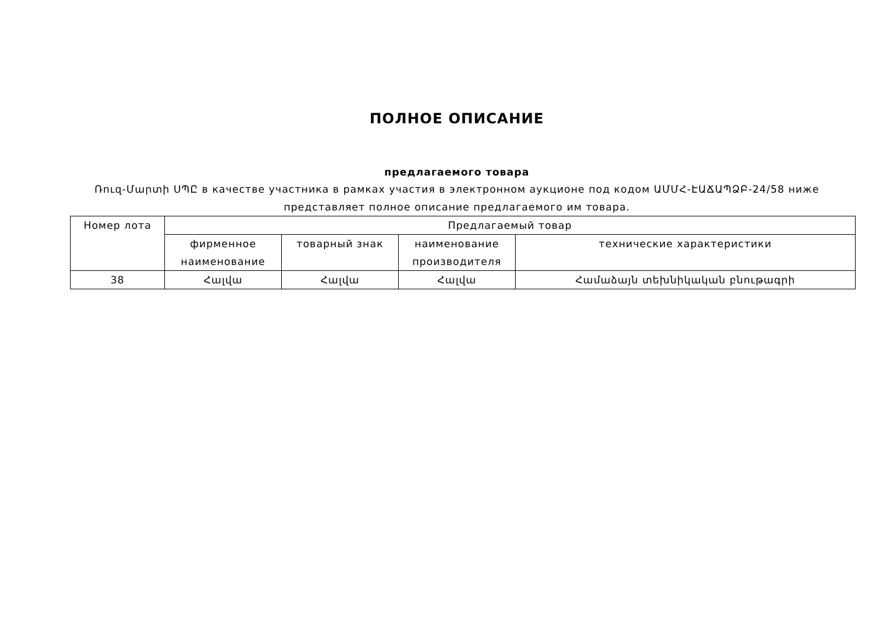ПОЛНОЕ ОПИСАНИЕ
предлагаемого товара
Ռուզ-Մարտի ՍՊԸ в качестве участника в рамках участия в электронном аукционе под кодом ԱՄՄՀ-ԷԱՃԱՊՁԲ-24/58 ниже представляет полное описание предлагаемого им товара.
| Номер лота | Предлагаемый товар | | | |
| --- | --- | --- | --- | --- |
| | фирменное наименование | товарный знак | наименование производителя | технические характеристики |
| 38 | Հալվա | Հալվա | Հալվա | Համաձայն տեխնիկական բնութագրի |